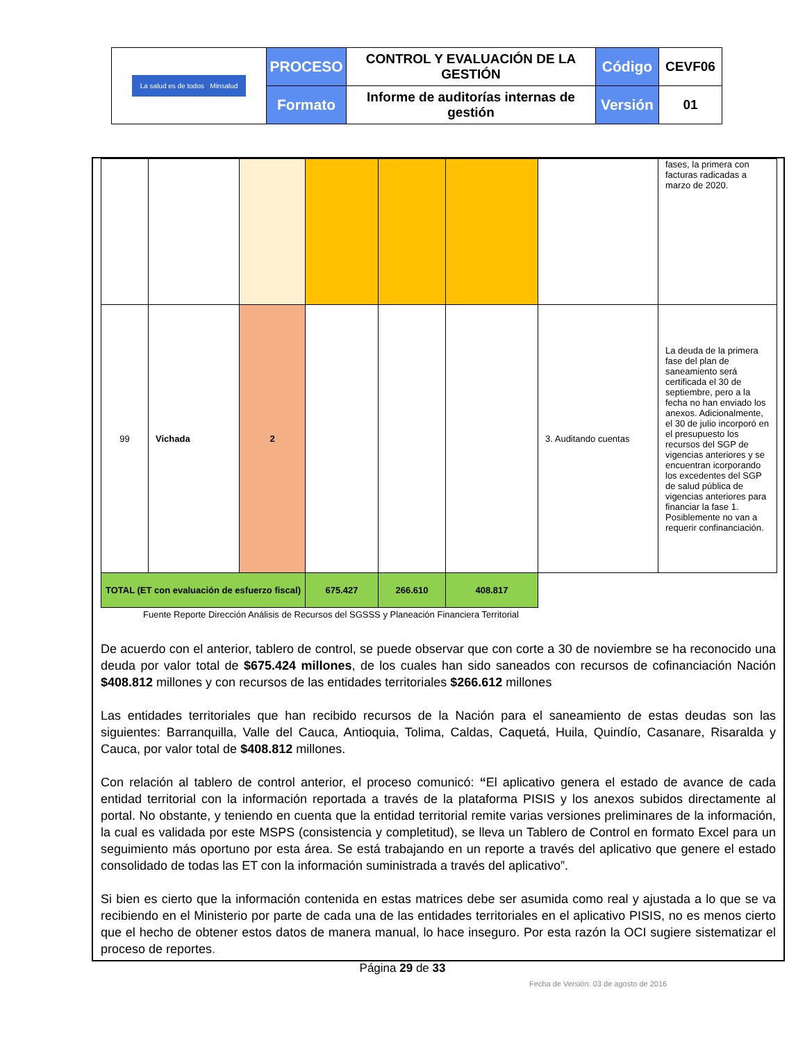| La salud es de todos Minsalud | PROCESO | CONTROL Y EVALUACIÓN DE LA GESTIÓN | Código | CEVF06 |
| | Formato | Informe de auditorías internas de gestión | Versión | 01 |
| | | | | | | | fases, la primera con facturas radicadas a marzo de 2020. |
| 99 | Vichada | 2 | | | | 3. Auditando cuentas | La deuda de la primera fase del plan de saneamiento será certificada el 30 de septiembre, pero a la fecha no han enviado los anexos. Adicionalmente, el 30 de julio incorporó en el presupuesto los recursos del SGP de vigencias anteriores y se encuentran icorporando los excedentes del SGP de salud pública de vigencias anteriores para financiar la fase 1. Posiblemente no van a requerir confinanciación. |
| TOTAL (ET con evaluación de esfuerzo fiscal) | | | 675.427 | 266.610 | 408.817 | | |
Fuente Reporte Dirección Análisis de Recursos del SGSSS y Planeación Financiera Territorial
De acuerdo con el anterior, tablero de control, se puede observar que con corte a 30 de noviembre se ha reconocido una deuda por valor total de $675.424 millones, de los cuales han sido saneados con recursos de cofinanciación Nación $408.812 millones y con recursos de las entidades territoriales $266.612 millones
Las entidades territoriales que han recibido recursos de la Nación para el saneamiento de estas deudas son las siguientes: Barranquilla, Valle del Cauca, Antioquia, Tolima, Caldas, Caquetá, Huila, Quindío, Casanare, Risaralda y Cauca, por valor total de $408.812 millones.
Con relación al tablero de control anterior, el proceso comunicó: “El aplicativo genera el estado de avance de cada entidad territorial con la información reportada a través de la plataforma PISIS y los anexos subidos directamente al portal. No obstante, y teniendo en cuenta que la entidad territorial remite varias versiones preliminares de la información, la cual es validada por este MSPS (consistencia y completitud), se lleva un Tablero de Control en formato Excel para un seguimiento más oportuno por esta área. Se está trabajando en un reporte a través del aplicativo que genere el estado consolidado de todas las ET con la información suministrada a través del aplicativo”.
Si bien es cierto que la información contenida en estas matrices debe ser asumida como real y ajustada a lo que se va recibiendo en el Ministerio por parte de cada una de las entidades territoriales en el aplicativo PISIS, no es menos cierto que el hecho de obtener estos datos de manera manual, lo hace inseguro. Por esta razón la OCI sugiere sistematizar el proceso de reportes.
Página 29 de 33
Fecha de Versión: 03 de agosto de 2016